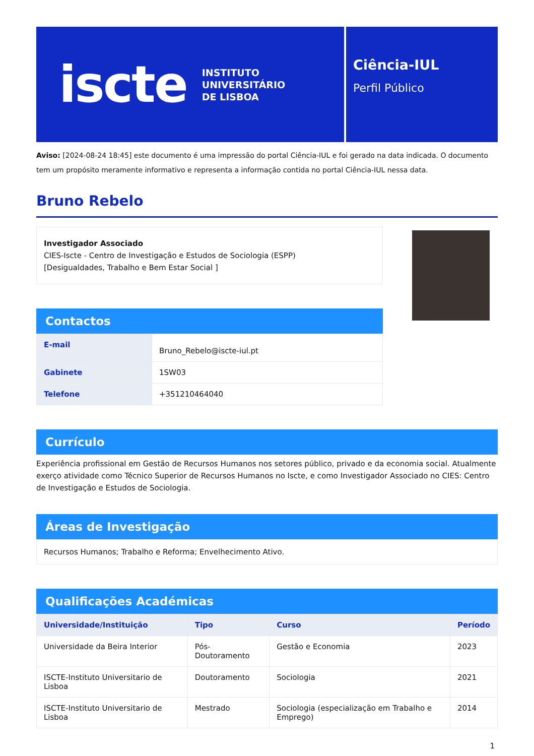iscte
INSTITUTO
UNIVERSITÁRIO
DE LISBOA
Ciência-IUL
Perfil Público
Aviso: [2024-08-24 18:45] este documento é uma impressão do portal Ciência-IUL e foi gerado na data indicada. O documento tem um propósito meramente informativo e representa a informação contida no portal Ciência-IUL nessa data.
Bruno Rebelo
Investigador Associado
CIES-Iscte - Centro de Investigação e Estudos de Sociologia (ESPP)
[Desigualdades, Trabalho e Bem Estar Social ]
Contactos
| E-mail | Bruno_Rebelo@iscte-iul.pt |
| Gabinete | 1SW03 |
| Telefone | +351210464040 |
Currículo
Experiência profissional em Gestão de Recursos Humanos nos setores público, privado e da economia social. Atualmente exerço atividade como Técnico Superior de Recursos Humanos no Iscte, e como Investigador Associado no CIES: Centro de Investigação e Estudos de Sociologia.
Áreas de Investigação
Recursos Humanos; Trabalho e Reforma; Envelhecimento Ativo.
Qualificações Académicas
| Universidade/Instituição | Tipo | Curso | Período |
| --- | --- | --- | --- |
| Universidade da Beira Interior | Pós-Doutoramento | Gestão e Economia | 2023 |
| ISCTE-Instituto Universitario de Lisboa | Doutoramento | Sociologia | 2021 |
| ISCTE-Instituto Universitario de Lisboa | Mestrado | Sociologia (especialização em Trabalho e Emprego) | 2014 |
1